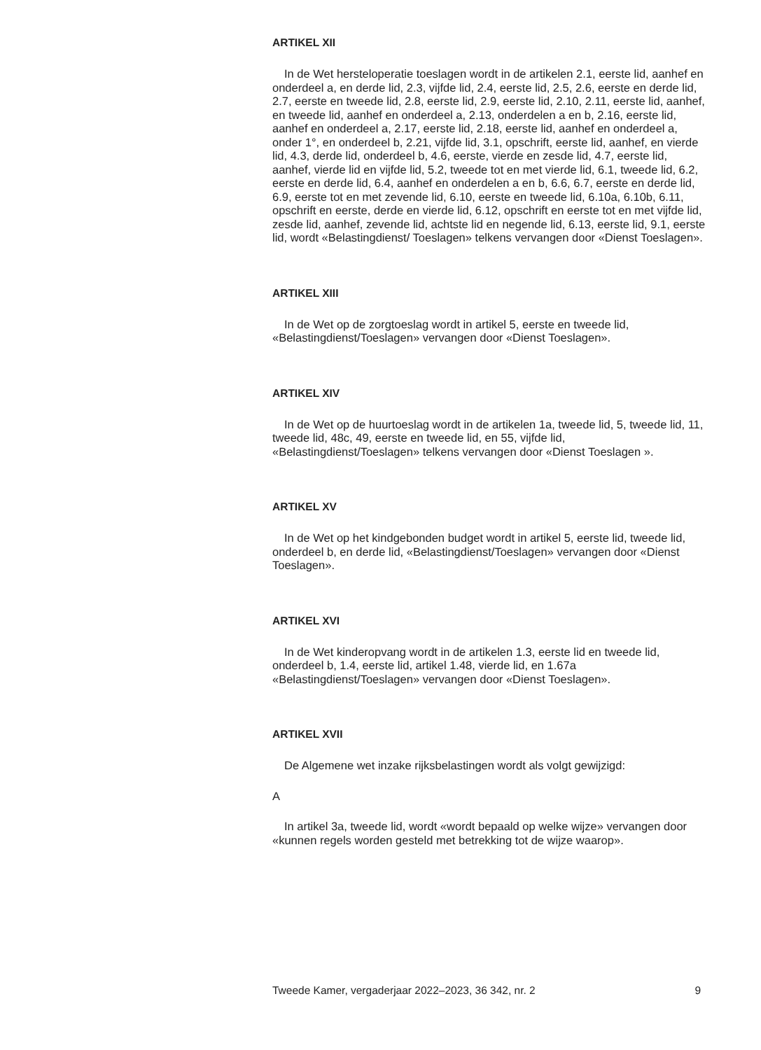ARTIKEL XII
In de Wet hersteloperatie toeslagen wordt in de artikelen 2.1, eerste lid, aanhef en onderdeel a, en derde lid, 2.3, vijfde lid, 2.4, eerste lid, 2.5, 2.6, eerste en derde lid, 2.7, eerste en tweede lid, 2.8, eerste lid, 2.9, eerste lid, 2.10, 2.11, eerste lid, aanhef, en tweede lid, aanhef en onderdeel a, 2.13, onderdelen a en b, 2.16, eerste lid, aanhef en onderdeel a, 2.17, eerste lid, 2.18, eerste lid, aanhef en onderdeel a, onder 1°, en onderdeel b, 2.21, vijfde lid, 3.1, opschrift, eerste lid, aanhef, en vierde lid, 4.3, derde lid, onderdeel b, 4.6, eerste, vierde en zesde lid, 4.7, eerste lid, aanhef, vierde lid en vijfde lid, 5.2, tweede tot en met vierde lid, 6.1, tweede lid, 6.2, eerste en derde lid, 6.4, aanhef en onderdelen a en b, 6.6, 6.7, eerste en derde lid, 6.9, eerste tot en met zevende lid, 6.10, eerste en tweede lid, 6.10a, 6.10b, 6.11, opschrift en eerste, derde en vierde lid, 6.12, opschrift en eerste tot en met vijfde lid, zesde lid, aanhef, zevende lid, achtste lid en negende lid, 6.13, eerste lid, 9.1, eerste lid, wordt «Belastingdienst/ Toeslagen» telkens vervangen door «Dienst Toeslagen».
ARTIKEL XIII
In de Wet op de zorgtoeslag wordt in artikel 5, eerste en tweede lid, «Belastingdienst/Toeslagen» vervangen door «Dienst Toeslagen».
ARTIKEL XIV
In de Wet op de huurtoeslag wordt in de artikelen 1a, tweede lid, 5, tweede lid, 11, tweede lid, 48c, 49, eerste en tweede lid, en 55, vijfde lid, «Belastingdienst/Toeslagen» telkens vervangen door «Dienst Toeslagen ».
ARTIKEL XV
In de Wet op het kindgebonden budget wordt in artikel 5, eerste lid, tweede lid, onderdeel b, en derde lid, «Belastingdienst/Toeslagen» vervangen door «Dienst Toeslagen».
ARTIKEL XVI
In de Wet kinderopvang wordt in de artikelen 1.3, eerste lid en tweede lid, onderdeel b, 1.4, eerste lid, artikel 1.48, vierde lid, en 1.67a «Belastingdienst/Toeslagen» vervangen door «Dienst Toeslagen».
ARTIKEL XVII
De Algemene wet inzake rijksbelastingen wordt als volgt gewijzigd:
A
In artikel 3a, tweede lid, wordt «wordt bepaald op welke wijze» vervangen door «kunnen regels worden gesteld met betrekking tot de wijze waarop».
Tweede Kamer, vergaderjaar 2022–2023, 36 342, nr. 2 9